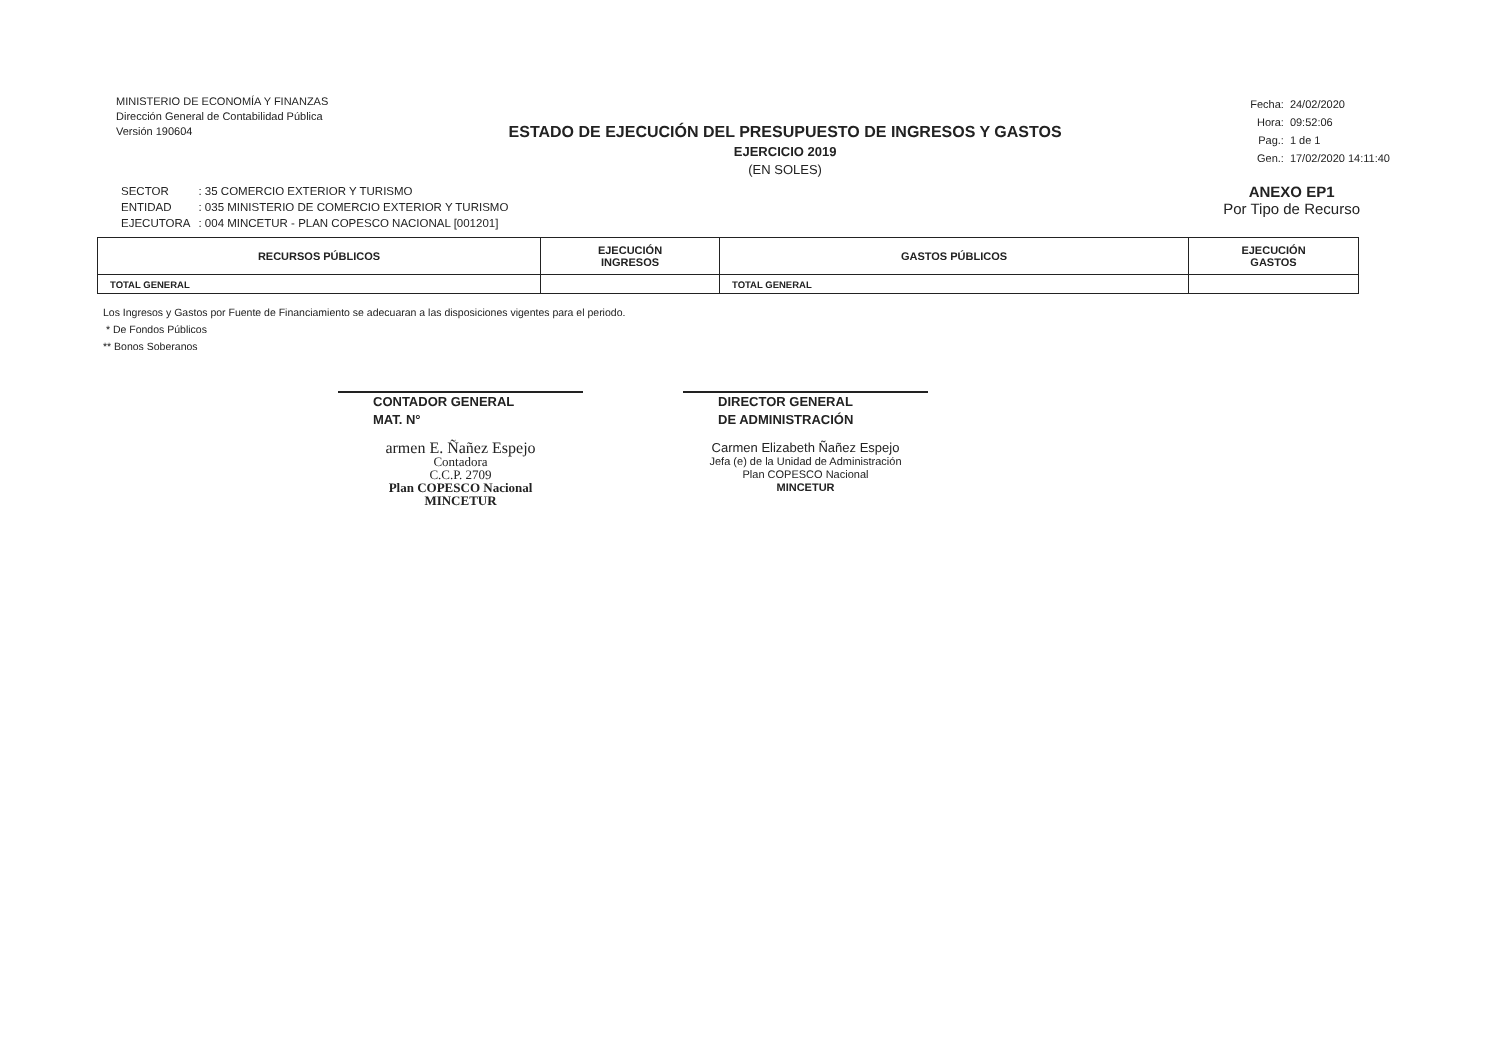MINISTERIO DE ECONOMÍA Y FINANZAS
Dirección General de Contabilidad Pública
Versión 190604
ESTADO DE EJECUCIÓN DEL PRESUPUESTO DE INGRESOS Y GASTOS
EJERCICIO 2019
(EN SOLES)
Fecha: 24/02/2020
Hora: 09:52:06
Pag.: 1 de 1
Gen.: 17/02/2020 14:11:40
| SECTOR | : 35 COMERCIO EXTERIOR Y TURISMO |
| ENTIDAD | : 035 MINISTERIO DE COMERCIO EXTERIOR Y TURISMO |
| EJECUTORA | : 004 MINCETUR - PLAN COPESCO NACIONAL [001201] |
ANEXO EP1
Por Tipo de Recurso
| RECURSOS PÚBLICOS | EJECUCIÓN INGRESOS | GASTOS PÚBLICOS | EJECUCIÓN GASTOS |
| --- | --- | --- | --- |
| TOTAL GENERAL | | TOTAL GENERAL | |
Los Ingresos y Gastos por Fuente de Financiamiento se adecuaran a las disposiciones vigentes para el periodo.
* De Fondos Públicos
** Bonos Soberanos
CONTADOR GENERAL
MAT. N°
armen E. Ñañez Espejo
Contadora
C.C.P. 2709
Plan COPESCO Nacional
MINCETUR
DIRECTOR GENERAL
DE ADMINISTRACIÓN
Carmen Elizabeth Ñañez Espejo
Jefa (e) de la Unidad de Administración
Plan COPESCO Nacional
MINCETUR